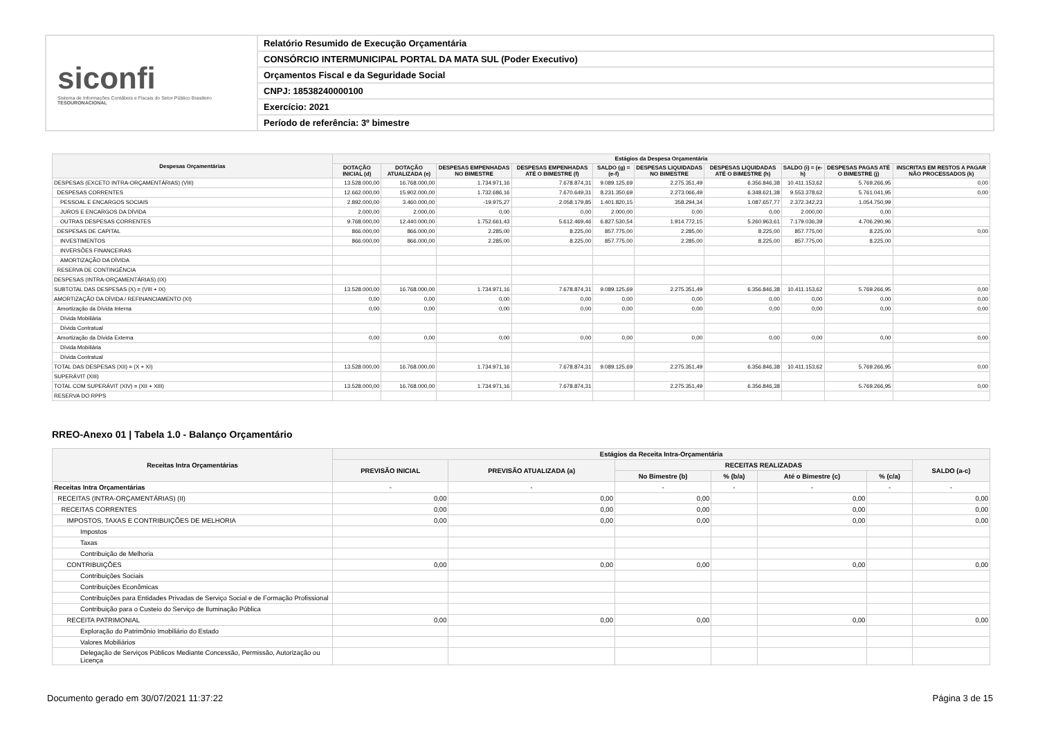siconfi
Sistema de Informações Contábeis e Fiscais do Setor Público Brasileiro
TESOURONACIONAL
Relatório Resumido de Execução Orçamentária
CONSÓRCIO INTERMUNICIPAL PORTAL DA MATA SUL (Poder Executivo)
Orçamentos Fiscal e da Seguridade Social
CNPJ: 18538240000100
Exercício: 2021
Período de referência: 3º bimestre
| Despesas Orçamentárias | Estágios da Despesa Orçamentária | | | | | | | | | |
| --- | --- | --- | --- | --- | --- | --- | --- | --- | --- | --- |
| | DOTAÇÃO INICIAL (d) | DOTAÇÃO ATUALIZADA (e) | DESPESAS EMPENHADAS NO BIMESTRE | DESPESAS EMPENHADAS ATÉ O BIMESTRE (f) | SALDO (g) = (e-f) | DESPESAS LIQUIDADAS NO BIMESTRE | DESPESAS LIQUIDADAS ATÉ O BIMESTRE (h) | SALDO (i) = (e-h) | DESPESAS PAGAS ATÉ O BIMESTRE (j) | INSCRITAS EM RESTOS A PAGAR NÃO PROCESSADOS (k) |
| DESPESAS (EXCETO INTRA-ORÇAMENTÁRIAS) (VIII) | 13.528.000,00 | 16.768.000,00 | 1.734.971,16 | 7.678.874,31 | 9.089.125,69 | 2.275.351,49 | 6.356.846,38 | 10.411.153,62 | 5.769.266,95 | 0,00 |
| DESPESAS CORRENTES | 12.662.000,00 | 15.902.000,00 | 1.732.686,16 | 7.670.649,31 | 8.231.350,69 | 2.273.066,49 | 6.348.621,38 | 9.553.378,62 | 5.761.041,95 | 0,00 |
| PESSOAL E ENCARGOS SOCIAIS | 2.892.000,00 | 3.460.000,00 | -19.975,27 | 2.058.179,85 | 1.401.820,15 | 358.294,34 | 1.087.657,77 | 2.372.342,23 | 1.054.750,99 | |
| JUROS E ENCARGOS DA DÍVIDA | 2.000,00 | 2.000,00 | 0,00 | 0,00 | 2.000,00 | 0,00 | 0,00 | 2.000,00 | 0,00 | |
| OUTRAS DESPESAS CORRENTES | 9.768.000,00 | 12.440.000,00 | 1.752.661,43 | 5.612.469,46 | 6.827.530,54 | 1.914.772,15 | 5.260.963,61 | 7.179.036,39 | 4.706.290,96 | |
| DESPESAS DE CAPITAL | 866.000,00 | 866.000,00 | 2.285,00 | 8.225,00 | 857.775,00 | 2.285,00 | 8.225,00 | 857.775,00 | 8.225,00 | 0,00 |
| INVESTIMENTOS | 866.000,00 | 866.000,00 | 2.285,00 | 8.225,00 | 857.775,00 | 2.285,00 | 8.225,00 | 857.775,00 | 8.225,00 | |
| INVERSÕES FINANCEIRAS | | | | | | | | | | |
| AMORTIZAÇÃO DA DÍVIDA | | | | | | | | | | |
| RESERVA DE CONTINGÊNCIA | | | | | | | | | | |
| DESPESAS (INTRA-ORÇAMENTÁRIAS) (IX) | | | | | | | | | | |
| SUBTOTAL DAS DESPESAS (X) = (VIII + IX) | 13.528.000,00 | 16.768.000,00 | 1.734.971,16 | 7.678.874,31 | 9.089.125,69 | 2.275.351,49 | 6.356.846,38 | 10.411.153,62 | 5.769.266,95 | 0,00 |
| AMORTIZAÇÃO DA DÍVIDA / REFINANCIAMENTO (XI) | 0,00 | 0,00 | 0,00 | 0,00 | 0,00 | 0,00 | 0,00 | 0,00 | 0,00 | 0,00 |
| Amortização da Dívida Interna | 0,00 | 0,00 | 0,00 | 0,00 | 0,00 | 0,00 | 0,00 | 0,00 | 0,00 | 0,00 |
| Dívida Mobiliária | | | | | | | | | | |
| Dívida Contratual | | | | | | | | | | |
| Amortização da Dívida Externa | 0,00 | 0,00 | 0,00 | 0,00 | 0,00 | 0,00 | 0,00 | 0,00 | 0,00 | 0,00 |
| Dívida Mobiliária | | | | | | | | | | |
| Dívida Contratual | | | | | | | | | | |
| TOTAL DAS DESPESAS (XII) = (X + XI) | 13.528.000,00 | 16.768.000,00 | 1.734.971,16 | 7.678.874,31 | 9.089.125,69 | 2.275.351,49 | 6.356.846,38 | 10.411.153,62 | 5.769.266,95 | 0,00 |
| SUPERÁVIT (XIII) | | | | | | | | | | |
| TOTAL COM SUPERÁVIT (XIV) = (XII + XIII) | 13.528.000,00 | 16.768.000,00 | 1.734.971,16 | 7.678.874,31 | | 2.275.351,49 | 6.356.846,38 | | 5.769.266,95 | 0,00 |
| RESERVA DO RPPS | | | | | | | | | | |
RREO-Anexo 01 | Tabela 1.0 - Balanço Orçamentário
| Receitas Intra Orçamentárias | Estágios da Receita Intra-Orçamentária | | | | | | |
| --- | --- | --- | --- | --- | --- | --- | --- |
| | PREVISÃO INICIAL | PREVISÃO ATUALIZADA (a) | RECEITAS REALIZADAS | | | | SALDO (a-c) |
| | | | No Bimestre (b) | % (b/a) | Até o Bimestre (c) | % (c/a) | |
| Receitas Intra Orçamentárias | - | - | - | - | - | - | - |
| RECEITAS (INTRA-ORÇAMENTÁRIAS) (II) | 0,00 | 0,00 | 0,00 | | 0,00 | | 0,00 |
| RECEITAS CORRENTES | 0,00 | 0,00 | 0,00 | | 0,00 | | 0,00 |
| IMPOSTOS, TAXAS E CONTRIBUIÇÕES DE MELHORIA | 0,00 | 0,00 | 0,00 | | 0,00 | | 0,00 |
| Impostos | | | | | | | |
| Taxas | | | | | | | |
| Contribuição de Melhoria | | | | | | | |
| CONTRIBUIÇÕES | 0,00 | 0,00 | 0,00 | | 0,00 | | 0,00 |
| Contribuições Sociais | | | | | | | |
| Contribuições Econômicas | | | | | | | |
| Contribuições para Entidades Privadas de Serviço Social e de Formação Profissional | | | | | | | |
| Contribuição para o Custeio do Serviço de Iluminação Pública | | | | | | | |
| RECEITA PATRIMONIAL | 0,00 | 0,00 | 0,00 | | 0,00 | | 0,00 |
| Exploração do Patrimônio Imobiliário do Estado | | | | | | | |
| Valores Mobiliários | | | | | | | |
| Delegação de Serviços Públicos Mediante Concessão, Permissão, Autorização ou Licença | | | | | | | |
Documento gerado em 30/07/2021 11:37:22 Página 3 de 15